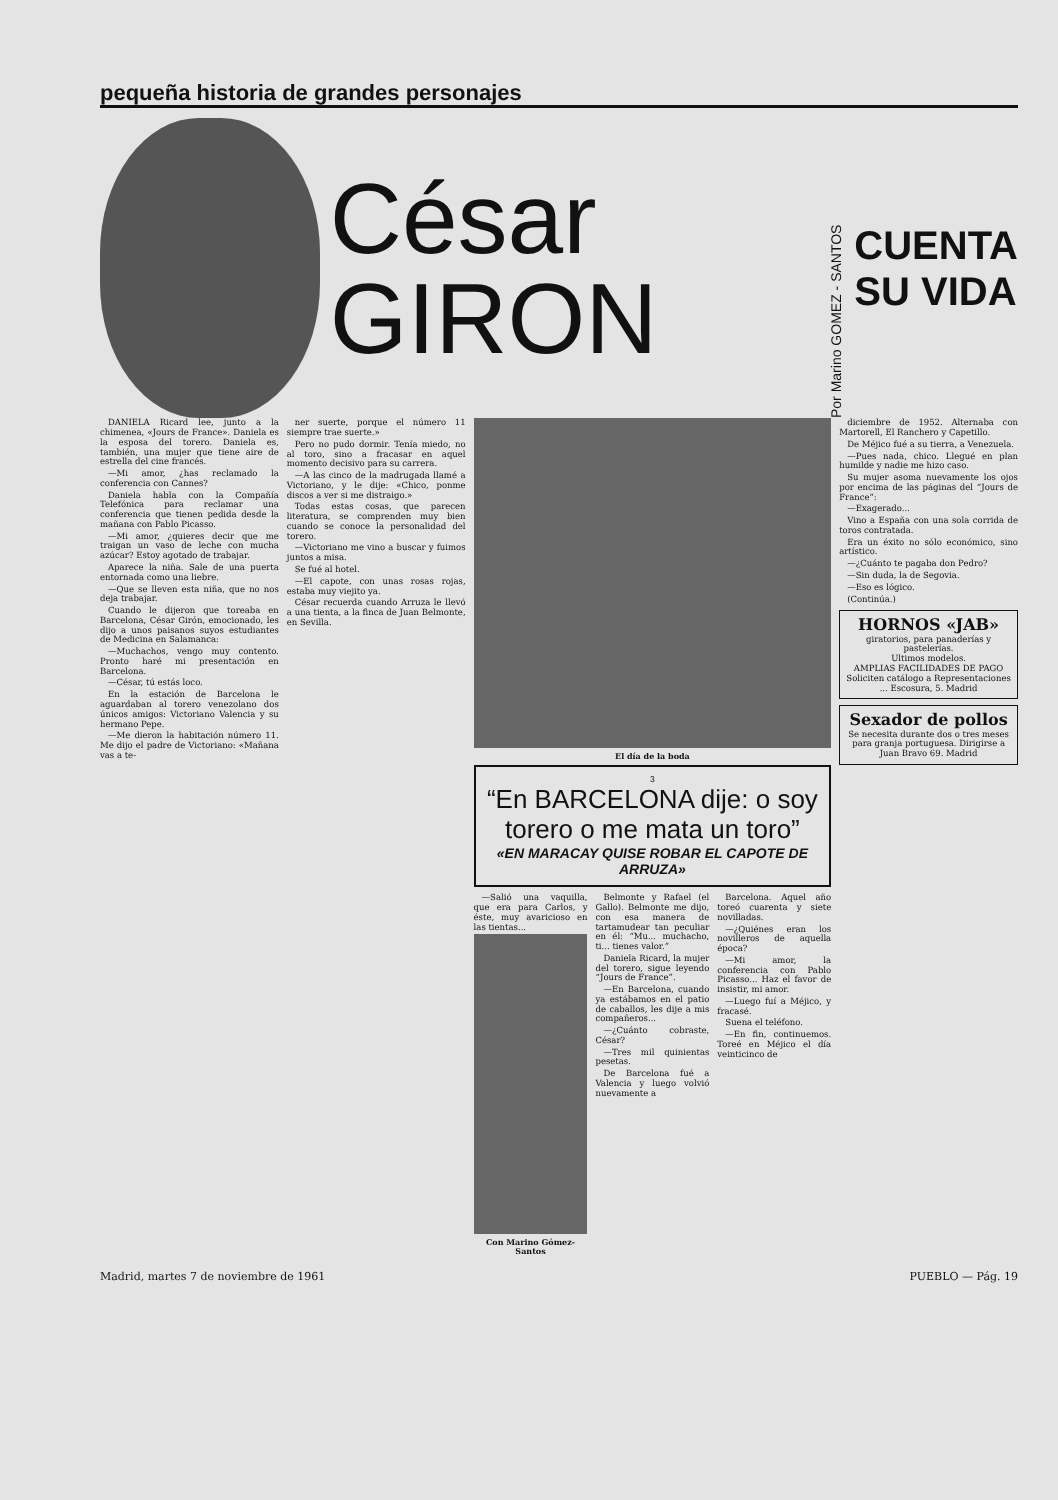pequeña historia de grandes personajes
César GIRON
Por Marino GOMEZ - SANTOS
CUENTA
SU VIDA
DANIELA Ricard lee, junto a la chimenea, «Jours de France». Daniela es la esposa del torero. Daniela es, también, una mujer que tiene aire de estrella del cine francés.
—Mi amor, ¿has reclamado la conferencia con Cannes?
Daniela habla con la Compañía Telefónica para reclamar una conferencia que tienen pedida desde la mañana con Pablo Picasso.
—Mi amor, ¿quieres decir que me traigan un vaso de leche con mucha azúcar? Estoy agotado de trabajar.
Aparece la niña. Sale de una puerta entornada como una liebre.
—Que se lleven esta niña, que no nos deja trabajar.
Cuando le dijeron que toreaba en Barcelona, César Girón, emocionado, les dijo a unos paisanos suyos estudiantes de Medicina en Salamanca:
—Muchachos, vengo muy contento. Pronto haré mi presentación en Barcelona.
—César, tú estás loco.
En la estación de Barcelona le aguardaban al torero venezolano dos únicos amigos: Victoriano Valencia y su hermano Pepe.
—Me dieron la habitación número 11. Me dijo el padre de Victoriano: «Mañana vas a te-
ner suerte, porque el número 11 siempre trae suerte.»
Pero no pudo dormir. Tenía miedo, no al toro, sino a fracasar en aquel momento decisivo para su carrera.
—A las cinco de la madrugada llamé a Victoriano, y le dije: «Chico, ponme discos a ver si me distraigo.»
Todas estas cosas, que parecen literatura, se comprenden muy bien cuando se conoce la personalidad del torero.
—Victoriano me vino a buscar y fuimos juntos a misa.
Se fué al hotel.
—El capote, con unas rosas rojas, estaba muy viejito ya.
César recuerda cuando Arruza le llevó a una tienta, a la finca de Juan Belmonte, en Sevilla.
El día de la boda
3
“En BARCELONA dije: o soy torero o me mata un toro”
«EN MARACAY QUISE ROBAR EL CAPOTE DE ARRUZA»
—Salió una vaquilla, que era para Carlos, y éste, muy avaricioso en las tientas...
Con Marino Gómez-Santos
Belmonte y Rafael (el Gallo). Belmonte me dijo, con esa manera de tartamudear tan peculiar en él: “Mu... muchacho, ti... tienes valor.”
Daniela Ricard, la mujer del torero, sigue leyendo “Jours de France”.
—En Barcelona, cuando ya estábamos en el patio de caballos, les dije a mis compañeros...
—¿Cuánto cobraste, César?
—Tres mil quinientas pesetas.
De Barcelona fué a Valencia y luego volvió nuevamente a
Barcelona. Aquel año toreó cuarenta y siete novilladas.
—¿Quiénes eran los novilleros de aquella época?
—Mi amor, la conferencia con Pablo Picasso... Haz el favor de insistir, mi amor.
—Luego fuí a Méjico, y fracasé.
Suena el teléfono.
—En fin, continuemos. Toreé en Méjico el día veinticinco de
diciembre de 1952. Alternaba con Martorell, El Ranchero y Capetillo.
De Méjico fué a su tierra, a Venezuela.
—Pues nada, chico. Llegué en plan humilde y nadie me hizo caso.
Su mujer asoma nuevamente los ojos por encima de las páginas del “Jours de France”:
—Exagerado...
Vino a España con una sola corrida de toros contratada.
Era un éxito no sólo económico, sino artístico.
—¿Cuánto te pagaba don Pedro?
—Sin duda, la de Segovia.
—Eso es lógico.
(Continúa.)
HORNOS «JAB»
giratorios, para panaderías y pastelerías.
Ultimos modelos.
AMPLIAS FACILIDADES DE PAGO
Soliciten catálogo a Representaciones ... Escosura, 5. Madrid
Sexador de pollos
Se necesita durante dos o tres meses para granja portuguesa. Dirigirse a Juan Bravo 69. Madrid
Madrid, martes 7 de noviembre de 1961 PUEBLO — Pág. 19